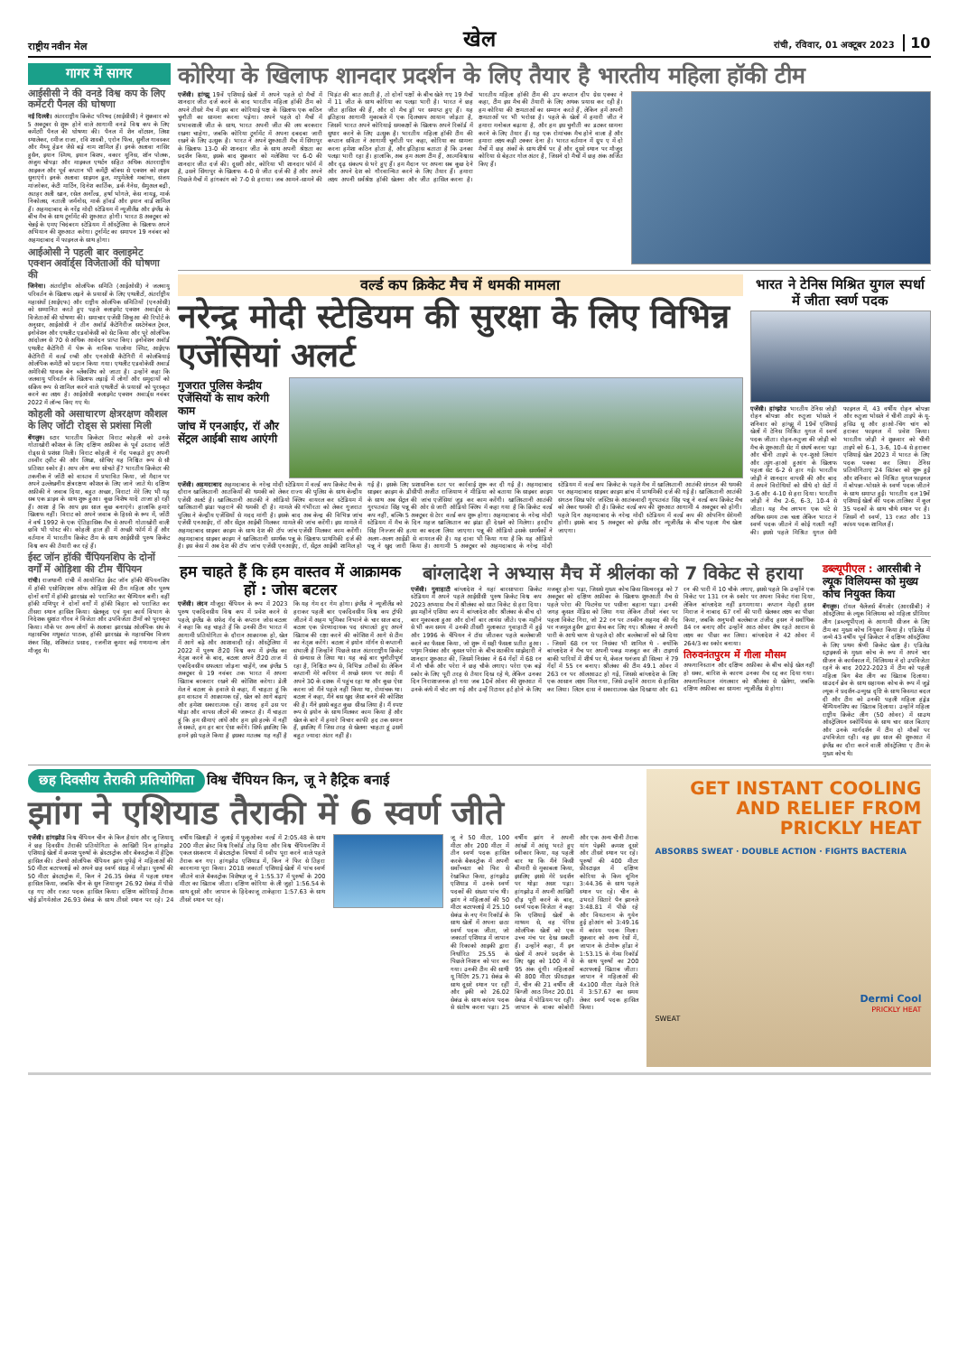राष्ट्रीय नवीन मेल
खेल
रांची, रविवार, 01 अक्टूबर 2023 10
गागर में सागर
आईसीसी ने की वनडे विश्व कप के लिए कमेंटरी पैनल की घोषणा
नई दिल्ली। अंतरराष्ट्रीय क्रिकेट परिषद (आईसीसी) ने शुक्रवार को 5 अक्टूबर से शुरू होने वाले आगामी वनडे विश्व कप के लिए कमेंटरी पैनल की घोषणा की। पैनल में शेन वॉटसन, लिसा स्थालेकर, रमीज राजा, रवि शास्त्री, एरोन फिंच, सुनील गावस्कर और मैथ्यू हेडन जैसे बड़े नाम शामिल हैं। इनके अलावा नासिर हुसैन, इयान स्मिथ, इयान बिशप, वकार यूनिस, शॉन पोलक, अंजुम चोपड़ा और माइकल एथर्टन सहित अधिक अंतरराष्ट्रीय आइकन और पूर्व कप्तान भी कमेंट्री बॉक्स से एक्शन को लाइव सुनाएंगे। इनके अलावा साइमन डूल, मपुमेलेलो मबांग्वा, संजय मांजरेकर, केटी मार्टिन, दिनेश कार्तिक, डर्क नैनेस, सैमुअल बद्री, अतहर अली खान, रसेल अर्नोल्ड, हर्षा भोगले, केस नायडू, मार्क निकोलस, नताली जर्मनोस, मार्क हॉवर्ड और इयान वार्ड शामिल हैं। अहमदाबाद के नरेंद्र मोदी स्टेडियम में न्यूजीलैंड और इंग्लैंड के बीच मैच के साथ टूर्नामेंट की शुरुआत होगी। भारत 8 अक्टूबर को चेन्नई के एमए चिदंबरम स्टेडियम में ऑस्ट्रेलिया के खिलाफ अपने अभियान की शुरुआत करेगा। टूर्नामेंट का समापन 19 नवंबर को अहमदाबाद में फाइनल के साथ होगा।
आईओसी ने पहली बार क्लाइमेट एक्शन अवॉर्ड्स विजेताओं की घोषणा की
जिनेवा। अंतर्राष्ट्रीय ओलंपिक समिति (आईओसी) ने जलवायु परिवर्तन के खिलाफ लड़ने के प्रयासों के लिए एथलीटों, अंतर्राष्ट्रीय महासंघों (आईएफ) और राष्ट्रीय ओलंपिक समितियों (एनओसी) को सम्मानित करते हुए पहले क्लाइमेट एक्शन अवार्ड्स के विजेताओं की घोषणा की। समाचार एजेंसी शिन्हुआ की रिपोर्ट के अनुसार, आईओसी ने तीन अवॉर्ड कैटेगिरीज सस्टेनेबल ट्रेवल, इनोवेशन और एथलीट एडवोकेसी को सेट किया और पूरे ओलंपिक आंदोलन से 70 से अधिक आवेदन प्राप्त किए। इनोवेशन अवॉर्ड एथलीट कैटेगिरी में पेरू के नाविक पालोमा श्मिट, आईएफ कैटेगिरी में वर्ल्ड रग्बी और एनओसी कैटेगिरी में कोलंबियाई ओलंपिक कमेटी को प्रदान किया गया। एथलीट एडवोकेसी अवार्ड अमेरिकी धावक बेन ब्लेंकशिप को जाता है। उन्होंने कहा कि जलवायु परिवर्तन के खिलाफ लड़ाई में लोगों और समुदायों को सक्रिय रूप से शामिल करने वाले एथलीटों के प्रयासों को पुरस्कृत करने का लक्ष्य है। आईओसी क्लाइमेट एक्शन अवार्ड्स नवंबर 2022 में लॉन्च किए गए थे।
कोहली को असाधारण क्षेत्ररक्षण कौशल के लिए जोंटी रोड्स से प्रशंसा मिली
बेंगलुरु। स्टार भारतीय क्रिकेटर विराट कोहली को उनके गोताखोरी कौशल के लिए दक्षिण अफ्रीका के पूर्व उस्ताद जोंटी रोड्स से प्रशंसा मिली। विराट कोहली ने गेंद पकड़ते हुए अपनी तस्वीर ट्वीट की और लिखा, सोचिए यह निश्चित रूप से सौ प्रतिशत स्कोर है। आप लोग क्या सोचते हैं? भारतीय क्रिकेटर की तकनीक ने जोंटी को वास्तव में प्रभावित किया, जो मैदान पर अपने उल्लेखनीय क्षेत्ररक्षण कौशल के लिए जाने जाते थे। दक्षिण अफ्रीकी ने जवाब दिया, बहुत अच्छा, विराट! मेरे लिए भी यह सब एक डाइव के साथ शुरू हुआ। कुछ विशेष यादें ताजा हो रही हैं। आशा है कि आप इस साल कुछ बनाएंगे। हालांकि हमारे खिलाफ नहीं। विराट को अपने जवाब के हिस्से के रूप में, जोंटी ने वर्ष 1992 के एक ऐतिहासिक मैच से अपनी गोताखोरी वाली छवि भी पोस्ट की। कोहली हाल ही में अच्छी फॉर्म में हैं और वर्तमान में भारतीय क्रिकेट टीम के साथ आईसीसी पुरुष क्रिकेट विश्व कप की तैयारी कर रहे हैं।
ईस्ट जॉन हॉकी चैंपियनशिप के दोनों वर्गों में ओड़िशा की टीम चैंपियन
रांची। राजधानी रांची में आयोजित ईस्ट जॉन हॉकी चैंपियनशिप में हॉकी एसोसिएशन ऑफ ओड़िशा की टीम महिला और पुरुष दोनों वर्गों में हॉकी झारखंड को पराजित कर चैम्पियन बनी। वहीं हॉकी मणिपुर ने दोनों वर्गों में हॉकी बिहार को पराजित कर तीसरा स्थान हासिल किया। खेलकूद एवं युवा कार्य विभाग के निदेशक सुशांत गौरव ने विजेता और उपविजेता टीमों को पुरस्कृत किया। मौके पर अन्य लोगों के अलावा झारखंड ओलंपिक संघ के महासचिव मधुकांत पाठक, हॉकी झारखंड के महासचिव विजय शंकर सिंह, शशिकांत प्रसाद, रजनीश कुमार कई गणमान्य लोग मौजूद थे।
कोरिया के खिलाफ शानदार प्रदर्शन के लिए तैयार है भारतीय महिला हॉकी टीम
एजेंसी। हांग्झू 19वें एशियाई खेलों में अपने पहले दो मैचों में शानदार जीत दर्ज करने के बाद भारतीय महिला हॉकी टीम को अपने तीसरे मैच में इस बार कोरियाई पक्ष के खिलाफ एक कठिन चुनौती का सामना करना पड़ेगा। अपने पहले दो मैचों में प्रभावशाली जीत के साथ, भारत अपनी जीत की लय बरकरार रखना चाहेगा, जबकि कोरिया टूर्नामेंट में अपना दबदबा जारी रखने के लिए उत्सुक है। भारत ने अपने शुरुआती मैच में सिंगापुर के खिलाफ 13-0 की शानदार जीत के साथ अपनी श्रेष्ठता का प्रदर्शन किया, इसके बाद शुक्रवार को मलेशिया पर 6-0 की शानदार जीत दर्ज की। दूसरी ओर, कोरिया भी शानदार फॉर्म में है, उसने सिंगापुर के खिलाफ 4-0 से जीत दर्ज की है और अपने पिछले मैचों में हांगकांग को 7-0 से हराया। जब आमने-सामने की भिड़ंत की बात आती है, तो दोनों पक्षों के बीच खेले गए 19 मैचों में 11 जीत के साथ कोरिया का पलड़ा भारी है। भारत ने छह जीत हासिल की हैं, और दो मैच ड्रॉ पर समाप्त हुए हैं। यह इतिहास आगामी मुकाबले में एक दिलचस्प आयाम जोड़ता है, जिसमें भारत अपने कोरियाई समकक्षों के खिलाफ अपने रिकॉर्ड में सुधार करने के लिए उत्सुक है। भारतीय महिला हॉकी टीम की कप्तान सविता ने आगामी चुनौती पर कहा, कोरिया का सामना करना हमेशा कठिन होता है, और इतिहास बताता है कि उनका पलड़ा भारी रहा है। हालांकि, अब हम अलग टीम हैं, आत्मविश्वास और दृढ़ संकल्प से भरे हुए हैं। हम मैदान पर अपना सब कुछ देने और अपने देश को गौरवान्वित करने के लिए तैयार हैं। हमारा लक्ष्य अपनी सर्वश्रेष्ठ हॉकी खेलना और जीत हासिल करना है। भारतीय महिला हॉकी टीम की उप कप्तान दीप ग्रेस एक्का ने कहा, टीम इस मैच की तैयारी के लिए अथक प्रयास कर रही है। हम कोरिया की क्षमताओं का सम्मान करते हैं, लेकिन हमें अपनी क्षमताओं पर भी भरोसा है। पहले के खेलों में हमारी जीत ने हमारा मनोबल बढ़ाया है, और हम इस चुनौती का डटकर सामना करने के लिए तैयार हैं। यह एक रोमांचक मैच होने वाला है और हमारा लक्ष्य कड़ी टक्कर देना है। भारत वर्तमान में ग्रुप ए में दो मैचों में छह अंकों के साथ शीर्ष पर है और दूसरे स्थान पर मौजूद कोरिया से बेहतर गोल अंतर है, जिसने दो मैचों में छह अंक अर्जित किए हैं।
वर्ल्ड कप क्रिकेट मैच में धमकी मामला
नरेन्द्र मोदी स्टेडियम की सुरक्षा के लिए विभिन्न एजेंसियां अलर्ट
गुजरात पुलिस केन्द्रीय एजेंसियों के साथ करेगी काम
जांच में एनआईए, रॉ और सेंट्रल आईबी साथ आएंगी
एजेंसी। अहमदाबाद अहमदाबाद के नरेन्द्र मोदी स्टेडियम में वर्ल्ड कप क्रिकेट मैच के दौरान खालिस्तानी आतंकियों की धमकी को लेकर राज्य की पुलिस के साथ केन्द्रीय एजेंसी अलर्ट है। खालिस्तानी आतंकी ने ऑडियो क्लिप वायरल कर स्टेडियम में खालिस्तानी झंडा फहराने की धमकी दी है। मामले की गंभीरता को लेकर गुजरात पुलिस ने केन्द्रीय एजेंसियों से मदद मांगी है। इसके बाद अब केन्द्र की विभिन्न जांच एजेंसी एनआईए, रॉ और सेंट्रल आईबी मिलकर मामले की जांच करेंगी। इस मामले में अहमदाबाद साइबर क्राइम के साथ देश की टॉप जांच एजेंसी मिलकर काम करेंगी। अहमदाबाद साइबर क्राइम ने खालिस्तानी समर्थक पन्नू के खिलाफ प्राथमिकी दर्ज की है। इस केस में अब देश की टॉप जांच एजेंसी एनआईए, रॉ, सेंट्रल आईबी शामिल हो गई है। इसके लिए प्रशासनिक स्तर पर कार्रवाई शुरू कर दी गई है। अहमदाबाद साइबर क्राइम के डीसीपी अजीत राजियाण ने मीडिया को बताया कि साइबर क्राइम के साथ अब सेंट्रल की जांच एजेंसियां जुड़ कर काम करेंगी। खालिस्तानी आतंकी गुरपतवंत सिंह पन्नू की ओर से जारी ऑडियो क्लिप में कहा गया है कि क्रिकेट वर्ल्ड कप नहीं, बल्कि 5 अक्टूबर से टेरर वर्ल्ड कप शुरू होगा। अहमदाबाद के नरेन्द्र मोदी स्टेडियम में मैच के दिन महज खालिस्तान का झंडा ही देखने को मिलेगा। हरदीप सिंह निज्जर की हत्या का बदला लिया जाएगा। पन्नू की ऑडियो उसके समर्थकों ने अलग-अलग आईडी से वायरल की है। यह दावा भी किया गया है कि यह ऑडियो पन्नू ने खुद जारी किया है। आगामी 5 अक्टूबर को अहमदाबाद के नरेन्द्र मोदी स्टेडियम में वर्ल्ड कप क्रिकेट के पहले मैच में खालिस्तानी आतंकी संगठन की धमकी पर अहमदाबाद साइबर क्राइम ब्रांच में प्राथमिकी दर्ज की गई है। खालिस्तानी आतंकी संगठन सिख फॉर जस्टिस के आतंकवादी गुरपतवंत सिंह पन्नू ने वर्ल्ड कप क्रिकेट मैच को लेकर धमकी दी है। क्रिकेट वर्ल्ड कप की शुरुआत आगामी 4 अक्टूबर को होगी। पहले दिन अहमदाबाद के नरेन्द्र मोदी स्टेडियम में वर्ल्ड कप की ओपनिंग सेरेमनी होगी। इसके बाद 5 अक्टूबर को इंग्लैंड और न्यूजीलैंड के बीच पहला मैच खेला जाएगा।
भारत ने टेनिस मिश्रित युगल स्पर्धा में जीता स्वर्ण पदक
एजेंसी। हांग्झोउ भारतीय टेनिस जोड़ी रोहन बोपन्ना और रुतुजा भोसले ने शनिवार को हांग्झू में 19वें एशियाई खेलों में टेनिस मिश्रित युगल में स्वर्ण पदक जीता। रोहन-रुतुजा की जोड़ी को मैच के शुरुआती सेट में संघर्ष करना पड़ा और चीनी ताइपे के एन-शुओ लियांग और त्सुंग-हाओ हुआंग के खिलाफ पहला सेट 6-2 से हार गई। भारतीय जोड़ी ने शानदार वापसी की और बाद में अपने विरोधियों को सीधे दो सेटों में 3-6 और 4-10 से हरा दिया। भारतीय जोड़ी ने मैच 2-6, 6-3, 10-4 से जीता। यह मैच लगभग एक घंटे से अधिक समय तक चला लेकिन भारत ने स्वर्ण पदक जीतने में कोई गलती नहीं की। इससे पहले मिश्रित युगल सेमी फाइनल में, 43 वर्षीय रोहन बोपन्ना और रुतुजा भोसले ने चीनी ताइपे के यू-हसिउ सू और हाओ-चिंग चांग को हराकर फाइनल में प्रवेश किया। भारतीय जोड़ी ने शुक्रवार को चीनी ताइपे को 6-1, 3-6, 10-4 से हराकर एशियाई खेल 2023 में भारत के लिए पदक पक्का कर लिया। टेनिस प्रतियोगिताएं 24 सितंबर को शुरू हुईं और शनिवार को मिश्रित युगल फाइनल में बोपन्ना-भोसले के स्वर्ण पदक जीतने के साथ समाप्त हुईं। भारतीय दल 19वें एशियाई खेलों की पदक तालिका में कुल 35 पदकों के साथ चौथे स्थान पर है। जिसमें नौ स्वर्ण, 13 रजत और 13 कांस्य पदक शामिल हैं।
हम चाहते हैं कि हम वास्तव में आक्रामक हों : जोस बटलर
एजेंसी। लंदन मौजूदा चैंपियन के रूप में 2023 पुरुष एकदिवसीय विश्व कप में प्रवेश करने से पहले, इंग्लैंड के सफेद गेंद के कप्तान जोस बटलर ने कहा कि वह चाहते हैं कि उनकी टीम भारत में आगामी प्रतियोगिता के दौरान आक्रामक हो, खेल में आगे बढ़े और आशावादी रहे। ऑस्ट्रेलिया में 2022 में पुरुष टी20 विश्व कप में इंग्लैंड का नेतृत्व करने के बाद, बटलर अपने टी20 ताज में एकदिवसीय सफलता जोड़ना चाहेंगे, जब इंग्लैंड 5 अक्टूबर से 19 नवंबर तक भारत में अपना खिताब बरकरार रखने की कोशिश करेगा। डेली मेल ने बटलर के हवाले से कहा, मैं चाहता हूं कि हम वास्तव में आक्रामक रहें, खेल को आगे बढ़ाएं और हमेशा सकारात्मक रहें। शायद हमें उस पर थोड़ा और वापस लौटने की जरूरत है। मैं चाहता हूं कि हम सीमाएं लांघें और हम इसे हल्के में नहीं ले सकते, हम हर बार ऐसा करेंगे। सिर्फ इसलिए कि हमने इसे पहले किया है इसका मतलब यह नहीं है कि यह गेम दर गेम होगा। इंग्लैंड ने न्यूजीलैंड को हराकर पहली बार एकदिवसीय विश्व कप ट्रॉफी जीतने में अहम भूमिका निभाने के चार साल बाद, बटलर एक प्रेरणादायक पद संभालते हुए अपने खिताब की रक्षा करने की कोशिश में आगे से टीम का नेतृत्व करेंगे। बटलर ने इयोन मॉर्गन से कप्तानी संभाली है जिन्होंने पिछले साल अंतरराष्ट्रीय क्रिकेट से संन्यास ले लिया था। यह कई बार चुनौतीपूर्ण रहा है, निश्चित रूप से, विभिन्न तरीकों से। लेकिन कप्तानी मेरे करियर में अच्छे समय पर आई। मैं अपने 30 के दशक में पहुंच रहा था और कुछ ऐसा करना जो मैंने पहले नहीं किया था, रोमांचक था। बटलर ने कहा, मैंने बस खुद जैसा बनने की कोशिश की है। मैंने इससे बहुत कुछ सीख लिया है। मैं स्पष्ट रूप से इयोन के साथ मिलकर काम किया है और खेल के बारे में हमारे विचार काफी हद तक समान हैं, इसलिए मैं जिस तरह से खेलना चाहता हूं उसमें बहुत ज्यादा अंतर नहीं है।
बांग्लादेश ने अभ्यास मैच में श्रीलंका को 7 विकेट से हराया
एजेंसी। गुवाहाटी बांग्लादेश ने यहां बारसापारा क्रिकेट स्टेडियम में अपने पहले आईसीसी पुरुष क्रिकेट विश्व कप 2023 अभ्यास मैच में श्रीलंका को सात विकेट से हरा दिया। इस महीने एशिया कप में बांग्लादेश और श्रीलंका के बीच दो बार मुकाबला हुआ और दोनों बार लायंस जीते। एक महीने से भी कम समय में उनकी तीसरी मुलाकात गुवाहाटी में हुई और 1996 के चैंपियन ने टॉस जीतकर पहले बल्लेबाजी करने का फैसला किया, जो शुरू में सही फैसला प्रतीत हुआ। पथुम निसंका और कुसल परेरा के बीच शतकीय साझेदारी ने शानदार शुरुआत की, जिसमें निसंका ने 64 गेंदों में 68 रन में नौ चौके और परेरा ने छह चौके लगाए। परेरा एक बड़े स्कोर के लिए पूरी तरह से तैयार दिख रहे थे, लेकिन उनका दिन निराशाजनक हो गया जब 10वें ओवर की शुरुआत में उनके कंधे में चोट लग गई और उन्हें रिटायर हर्ट होने के लिए मजबूर होना पड़ा, जिससे मुख्य कोच क्रिस सिल्वरवुड को 7 अक्टूबर को दक्षिण अफ्रीका के खिलाफ शुरुआती मैच से पहले परेरा की फिटनेस पर पसीना बहाना पड़ा। उनकी जगह कुसल मेंडिस को लिया गया लेकिन तीसरे नंबर पर पहला विकेट गिरा, जो 22 रन पर तस्कीन अहमद की गेंद पर नजमुल हुसैन द्वारा कैच कर लिए गए। श्रीलंका ने अपनी पारी के आधे चरण से पहले दो और बल्लेबाजों को खो दिया - जिसमें 68 रन पर निसंका भी शामिल थे - क्योंकि बांग्लादेश ने मैच पर अपनी पकड़ मजबूत कर ली। टाइगर्स बाकी पारियों में शीर्ष पर थे, केवल धनंजय डी सिल्वा ने 79 गेंदों में 55 रन बनाए। श्रीलंका की टीम 49.1 ओवर में 263 रन पर ऑलआउट हो गई, जिससे बांग्लादेश के लिए एक आसान लक्ष्य मिल गया, जिसे उन्होंने आराम से हासिल कर लिया। लिटन दास ने सकारात्मक खेल दिखाया और 61 रन की पारी में 10 चौके लगाए, इससे पहले कि उन्होंने एक विकेट पर 131 रन के स्कोर पर अपना विकेट गंवा दिया, लेकिन बांग्लादेश नहीं डगमगाया। कप्तान मेहदी हसन मिराज ने नाबाद 67 रनों की पारी खेलकर लक्ष्य का पीछा किया, जबकि अनुभवी बल्लेबाज तंजीद हसन ने सर्वाधिक 84 रन बनाए और उन्होंने आठ ओवर शेष रहते आराम से लक्ष्य का पीछा कर लिया। बांग्लादेश ने 42 ओवर में 264/3 का स्कोर बनाया।
तिरुवनंतपुरम में गीला मौसम
अफगानिस्तान और दक्षिण अफ्रीका के बीच कोई खेल नहीं हो सका, बारिश के कारण उनका मैच रद्द कर दिया गया। अफगानिस्तान मंगलवार को श्रीलंका से खेलेगा, जबकि दक्षिण अफ्रीका का सामना न्यूजीलैंड से होगा।
डब्ल्यूपीएल : आरसीबी ने ल्यूक विलियम्स को मुख्य कोच नियुक्त किया
बेंगलुरु। रॉयल चैलेंजर्स बैंगलोर (आरसीबी) ने ऑस्ट्रेलिया के ल्यूक विलियम्स को महिला प्रीमियर लीग (डब्ल्यूपीएल) के आगामी सीजन के लिए टीम का मुख्य कोच नियुक्त किया है। एडिलेड में जन्मे 43 वर्षीय पूर्व क्रिकेटर ने दक्षिण ऑस्ट्रेलिया के लिए प्रथम श्रेणी क्रिकेट खेला है। एडिलेड स्ट्राइकर्स के मुख्य कोच के रूप में अपने चार सीजन के कार्यकाल में, विलियम्स ने दो उपविजेता रहने के बाद 2022-2023 में टीम को पहली महिला बिग बैश लीग का खिताब दिलाया। साउदर्न ब्रेव के साथ सहायक कोच के रूप में जुड़े ल्यूक ने प्रदर्शन-उन्मुख दृष्टि के साथ किस्मत बदल दी और टीम को उनकी पहली महिला हंड्रेड चैम्पियनशिप का खिताब दिलाया। उन्होंने महिला राष्ट्रीय क्रिकेट लीग (50 ओवर) में साउथ ऑस्ट्रेलियन स्कॉर्पियंस के साथ चार साल बिताए और उनके मार्गदर्शन में टीम दो मौकों पर उपविजेता रही। वह इस साल की शुरुआत में इंग्लैंड का दौरा करने वाली ऑस्ट्रेलिया ए टीम के मुख्य कोच थे।
छह दिवसीय तैराकी प्रतियोगिता विश्व चैंपियन किन, जू ने हैट्रिक बनाई
झांग ने एशियाड तैराकी में 6 स्वर्ण जीते
एजेंसी। हांगझोउ विश्व चैंपियन चीन के किन हैयांग और जू जियायू ने छह दिवसीय तैराकी प्रतियोगिता के आखिरी दिन हांगझोउ एशियाई खेलों में क्रमशः पुरुषों के ब्रेस्टस्ट्रोक और बैकस्ट्रोक में हैट्रिक हासिल की। टोक्यो ओलंपिक चैंपियन झांग युफेई ने महिलाओं की 50 मीटर बटरफ्लाई को अपने छह स्वर्ण संग्रह में जोड़ा। पुरुषों की 50 मीटर ब्रेस्टस्ट्रोक में, किन ने 26.35 सेकंड में पहला स्थान हासिल किया, जबकि चीन के सुन जियाजुन 26.92 सेकंड में पीछे रह गए और रजत पदक हासिल किया। दक्षिण कोरियाई तैराक चोई डोंगयेओल 26.93 सेकंड के साथ तीसरे स्थान पर रहे। 24 वर्षीय खिलाड़ी ने जुलाई में फुकुओका वर्ल्ड में 2:05.48 के साथ 200 मीटर ब्रेस्ट विश्व रिकॉर्ड तोड़ दिया और विश्व चैंपियनशिप में एकल संस्करण में ब्रेस्टस्ट्रोक विषयों में स्वीप पूरा करने वाले पहले तैराक बन गए। हांगझोउ एशियाड में, किन ने फिर से तिहरा कारनामा पूरा किया। 2018 जकार्ता एशियाई खेलों में पांच स्वर्ण जीतने वाले बैकस्ट्रोक विशेषज्ञ जू ने 1:55.37 में पुरुषों के 200 मीटर का खिताब जीता। दक्षिण कोरिया के ली जुहो 1:56.54 के साथ दूसरे और जापान के हिदेकाजू ताकेहारा 1:57.63 के साथ तीसरे स्थान पर रहे।
जू ने 50 मीटर, 100 मीटर और 200 मीटर में तीन स्वर्ण पदक हासिल करके बैकस्ट्रोक में अपनी सर्वोच्चता को फिर से रेखांकित किया, हांगझोउ एशियाड में उनके स्वर्ण पदकों की संख्या पांच थी। झांग ने महिलाओं की 50 मीटर बटरफ्लाई में 25.10 सेकंड के नए गेम रिकॉर्ड के साथ खेलों में अपना छठा स्वर्ण पदक जीता, जो जकार्ता एशियाड में जापान की रिकाको आइकी द्वारा निर्धारित 25.55 के पिछले निशान को पार कर गया। उनकी टीम की साथी यू यिटिंग 25.71 सेकंड के साथ दूसरे स्थान पर रहीं और इकी को 26.02 सेकंड के साथ कांस्य पदक से संतोष करना पड़ा। 25 वर्षीय झांग ने अपनी आंखों में आंसू भरते हुए स्वीकार किया, यह पहली बार था कि मैंने किसी बीमारी से मुकाबला किया, इसलिए इससे मेरे प्रदर्शन पर थोड़ा असर पड़ा। हांगझोउ में अपनी आखिरी दौड़ पूरी करने के बाद, स्वर्ण पदक विजेता ने कहा कि एशियाई खेलों के माध्यम से, वह पेरिस ओलंपिक खेलों को एक उच्च मंच पर देख सकती हैं। उन्होंने कहा, मैं इन खेलों में अपने प्रदर्शन के लिए खुद को 100 में से 95 अंक दूंगी। महिलाओं की 800 मीटर फ्रीस्टाइल में, चीन की 21 वर्षीय ली बिंग्जी आठ मिनट 20.01 सेकंड में पोडियम पर रहीं। जापान के वाका कोबोरी और एक अन्य चीनी तैराक यांग पेइकी क्रमशः दूसरे और तीसरे स्थान पर रहे। पुरुषों की 400 मीटर फ्रीस्टाइल में दक्षिण कोरिया के किम वूमिन 3:44.36 के साथ पहले स्थान पर रहे। चीन के उभरते सितारे पैन झानले 3:48.81 में पीछे रहे और वियतनाम के गुयेन हुई होआंग को 3:49.16 में कांस्य पदक मिला। शुक्रवार को अन्य रेसों में, जापान के टोमोरू होंडा ने 1:53.15 के गेम्स रिकॉर्ड के साथ पुरुषों का 200 बटरफ्लाई खिताब जीता। जापान ने महिलाओं की 4x100 मीटर मेडले रिले में 3:57.67 का समय लेकर स्वर्ण पदक हासिल किया।
GET INSTANT COOLING
AND RELIEF FROM
PRICKLY HEAT
ABSORBS SWEAT · DOUBLE ACTION · FIGHTS BACTERIA
Dermi Cool
PRICKLY HEAT
SWEAT